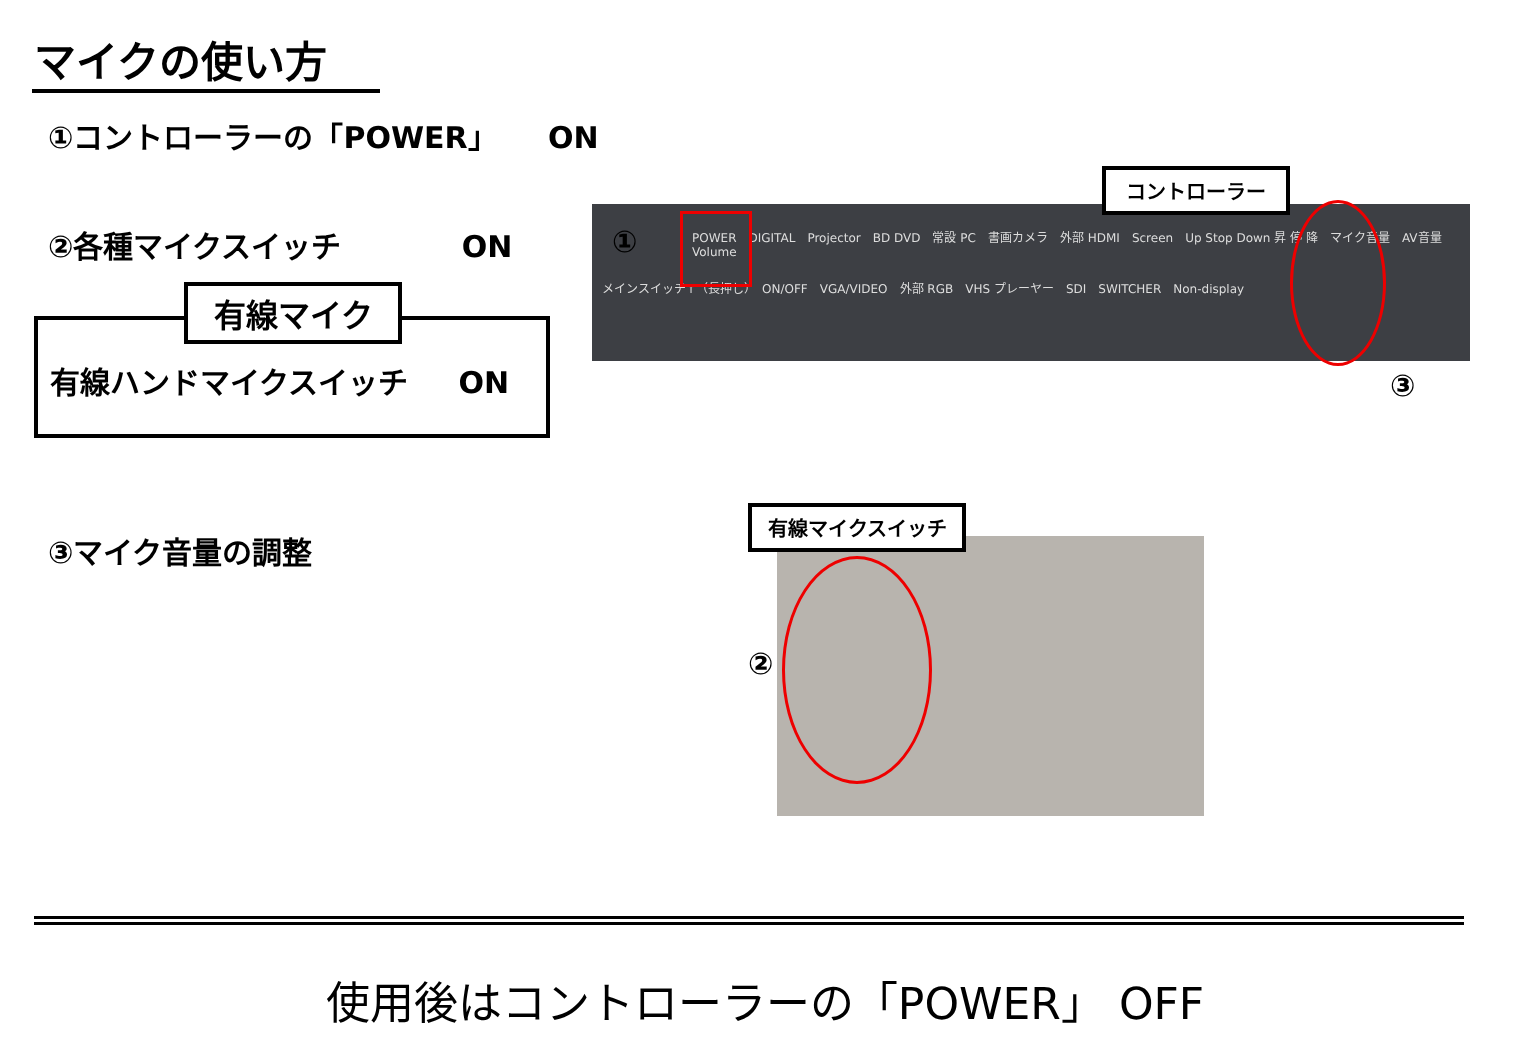マイクの使い方
①コントローラーの「POWER」 ON
②各種マイクスイッチ ON
有線マイク
有線ハンドマイクスイッチ ON
③マイク音量の調整
POWER　DIGITAL　Projector　BD DVD　常設 PC　書画カメラ　外部 HDMI　Screen　Up Stop Down 昇 停 降　マイク音量　AV音量　Volume
メインスイッチ↑（長押し）　ON/OFF　VGA/VIDEO　外部 RGB　VHS プレーヤー　SDI　SWITCHER　Non-display
コントローラー
①
③
有線マイクスイッチ
②
使用後はコントローラーの「POWER」 OFF